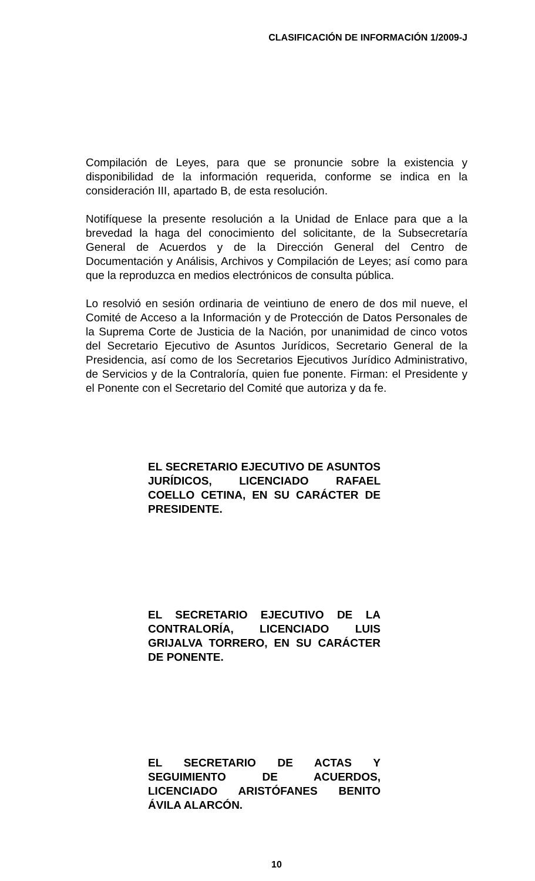CLASIFICACIÓN DE INFORMACIÓN 1/2009-J
Compilación de Leyes, para que se pronuncie sobre la existencia y disponibilidad de la información requerida, conforme se indica en la consideración III, apartado B, de esta resolución.
Notifíquese la presente resolución a la Unidad de Enlace para que a la brevedad la haga del conocimiento del solicitante, de la Subsecretaría General de Acuerdos y de la Dirección General del Centro de Documentación y Análisis, Archivos y Compilación de Leyes; así como para que la reproduzca en medios electrónicos de consulta pública.
Lo resolvió en sesión ordinaria de veintiuno de enero de dos mil nueve, el Comité de Acceso a la Información y de Protección de Datos Personales de la Suprema Corte de Justicia de la Nación, por unanimidad de cinco votos del Secretario Ejecutivo de Asuntos Jurídicos, Secretario General de la Presidencia, así como de los Secretarios Ejecutivos Jurídico Administrativo, de Servicios y de la Contraloría, quien fue ponente. Firman: el Presidente y el Ponente con el Secretario del Comité que autoriza y da fe.
EL SECRETARIO EJECUTIVO DE ASUNTOS JURÍDICOS, LICENCIADO RAFAEL COELLO CETINA, EN SU CARÁCTER DE PRESIDENTE.
EL SECRETARIO EJECUTIVO DE LA CONTRALORÍA, LICENCIADO LUIS GRIJALVA TORRERO, EN SU CARÁCTER DE PONENTE.
EL SECRETARIO DE ACTAS Y SEGUIMIENTO DE ACUERDOS, LICENCIADO ARISTÓFANES BENITO ÁVILA ALARCÓN.
10